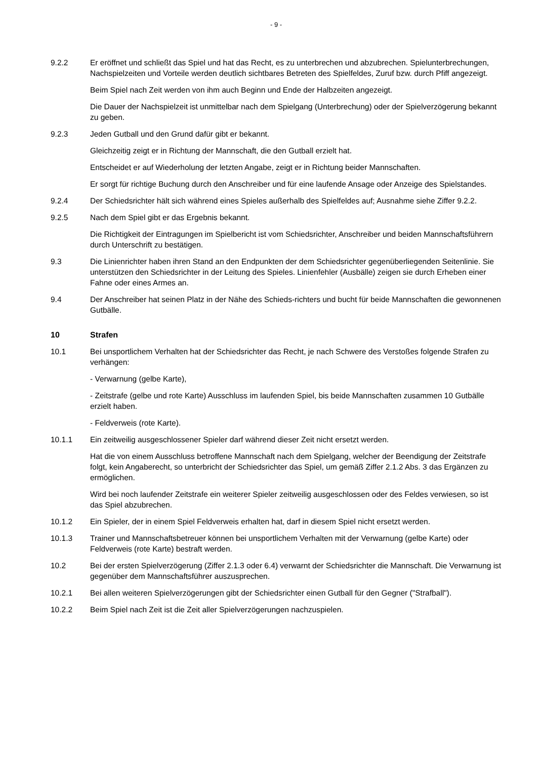- 9 -
9.2.2 Er eröffnet und schließt das Spiel und hat das Recht, es zu unterbrechen und abzubrechen. Spielunterbrechungen, Nachspielzeiten und Vorteile werden deutlich sichtbares Betreten des Spielfeldes, Zuruf bzw. durch Pfiff angezeigt.
Beim Spiel nach Zeit werden von ihm auch Beginn und Ende der Halbzeiten angezeigt.
Die Dauer der Nachspielzeit ist unmittelbar nach dem Spielgang (Unterbrechung) oder der Spielverzögerung bekannt zu geben.
9.2.3 Jeden Gutball und den Grund dafür gibt er bekannt.
Gleichzeitig zeigt er in Richtung der Mannschaft, die den Gutball erzielt hat.
Entscheidet er auf Wiederholung der letzten Angabe, zeigt er in Richtung beider Mannschaften.
Er sorgt für richtige Buchung durch den Anschreiber und für eine laufende Ansage oder Anzeige des Spielstandes.
9.2.4 Der Schiedsrichter hält sich während eines Spieles außerhalb des Spielfeldes auf; Ausnahme siehe Ziffer 9.2.2.
9.2.5 Nach dem Spiel gibt er das Ergebnis bekannt.
Die Richtigkeit der Eintragungen im Spielbericht ist vom Schiedsrichter, Anschreiber und beiden Mannschaftsführern durch Unterschrift zu bestätigen.
9.3 Die Linienrichter haben ihren Stand an den Endpunkten der dem Schiedsrichter gegenüberliegenden Seitenlinie. Sie unterstützen den Schiedsrichter in der Leitung des Spieles. Linienfehler (Ausbälle) zeigen sie durch Erheben einer Fahne oder eines Armes an.
9.4 Der Anschreiber hat seinen Platz in der Nähe des Schieds-richters und bucht für beide Mannschaften die gewonnenen Gutbälle.
10 Strafen
10.1 Bei unsportlichem Verhalten hat der Schiedsrichter das Recht, je nach Schwere des Verstoßes folgende Strafen zu verhängen:
- Verwarnung (gelbe Karte),
- Zeitstrafe (gelbe und rote Karte) Ausschluss im laufenden Spiel, bis beide Mannschaften zusammen 10 Gutbälle erzielt haben.
- Feldverweis (rote Karte).
10.1.1 Ein zeitweilig ausgeschlossener Spieler darf während dieser Zeit nicht ersetzt werden.
Hat die von einem Ausschluss betroffene Mannschaft nach dem Spielgang, welcher der Beendigung der Zeitstrafe folgt, kein Angaberecht, so unterbricht der Schiedsrichter das Spiel, um gemäß Ziffer 2.1.2 Abs. 3 das Ergänzen zu ermöglichen.
Wird bei noch laufender Zeitstrafe ein weiterer Spieler zeitweilig ausgeschlossen oder des Feldes verwiesen, so ist das Spiel abzubrechen.
10.1.2 Ein Spieler, der in einem Spiel Feldverweis erhalten hat, darf in diesem Spiel nicht ersetzt werden.
10.1.3 Trainer und Mannschaftsbetreuer können bei unsportlichem Verhalten mit der Verwarnung (gelbe Karte) oder Feldverweis (rote Karte) bestraft werden.
10.2 Bei der ersten Spielverzögerung (Ziffer 2.1.3 oder 6.4) verwarnt der Schiedsrichter die Mannschaft. Die Verwarnung ist gegenüber dem Mannschaftsführer auszusprechen.
10.2.1 Bei allen weiteren Spielverzögerungen gibt der Schiedsrichter einen Gutball für den Gegner ("Strafball").
10.2.2 Beim Spiel nach Zeit ist die Zeit aller Spielverzögerungen nachzuspielen.